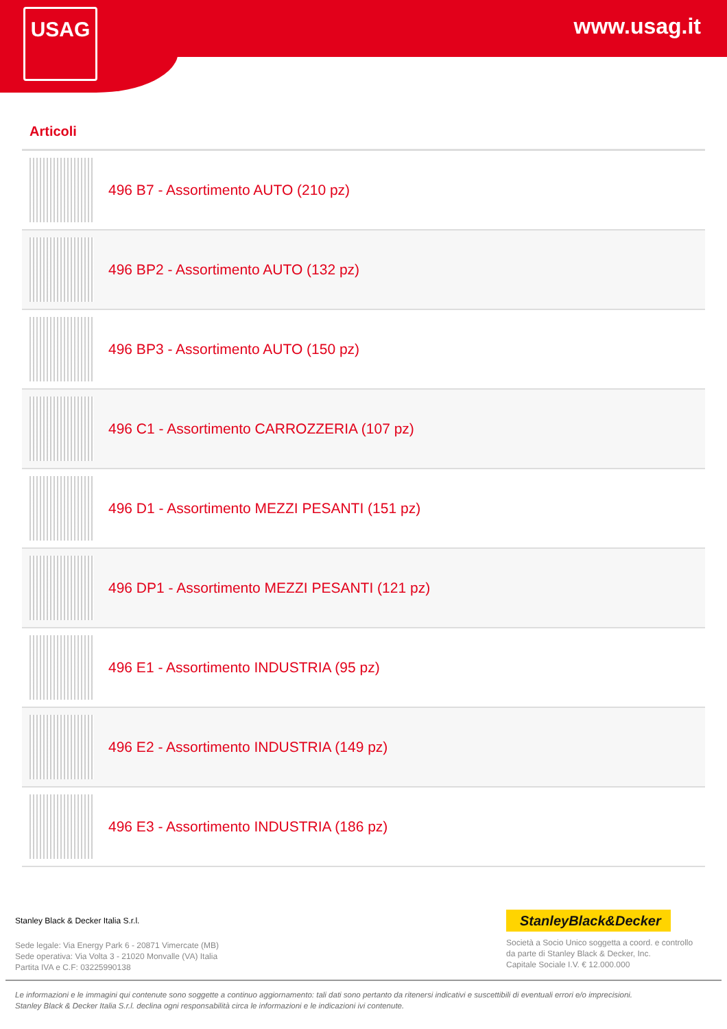USAG www.usag.it
Articoli
496 B7 - Assortimento AUTO (210 pz)
496 BP2 - Assortimento AUTO (132 pz)
496 BP3 - Assortimento AUTO (150 pz)
496 C1 - Assortimento CARROZZERIA (107 pz)
496 D1 - Assortimento MEZZI PESANTI (151 pz)
496 DP1 - Assortimento MEZZI PESANTI (121 pz)
496 E1 - Assortimento INDUSTRIA (95 pz)
496 E2 - Assortimento INDUSTRIA (149 pz)
496 E3 - Assortimento INDUSTRIA (186 pz)
Stanley Black & Decker Italia S.r.l.
Sede legale: Via Energy Park 6 - 20871 Vimercate (MB)
Sede operativa: Via Volta 3 - 21020 Monvalle (VA) Italia
Partita IVA e C.F: 03225990138
StanleyBlack&Decker
Società a Socio Unico soggetta a coord. e controllo
da parte di Stanley Black & Decker, Inc.
Capitale Sociale I.V. € 12.000.000
Le informazioni e le immagini qui contenute sono soggette a continuo aggiornamento: tali dati sono pertanto da ritenersi indicativi e suscettibili di eventuali errori e/o imprecisioni.
Stanley Black & Decker Italia S.r.l. declina ogni responsabilità circa le informazioni e le indicazioni ivi contenute.